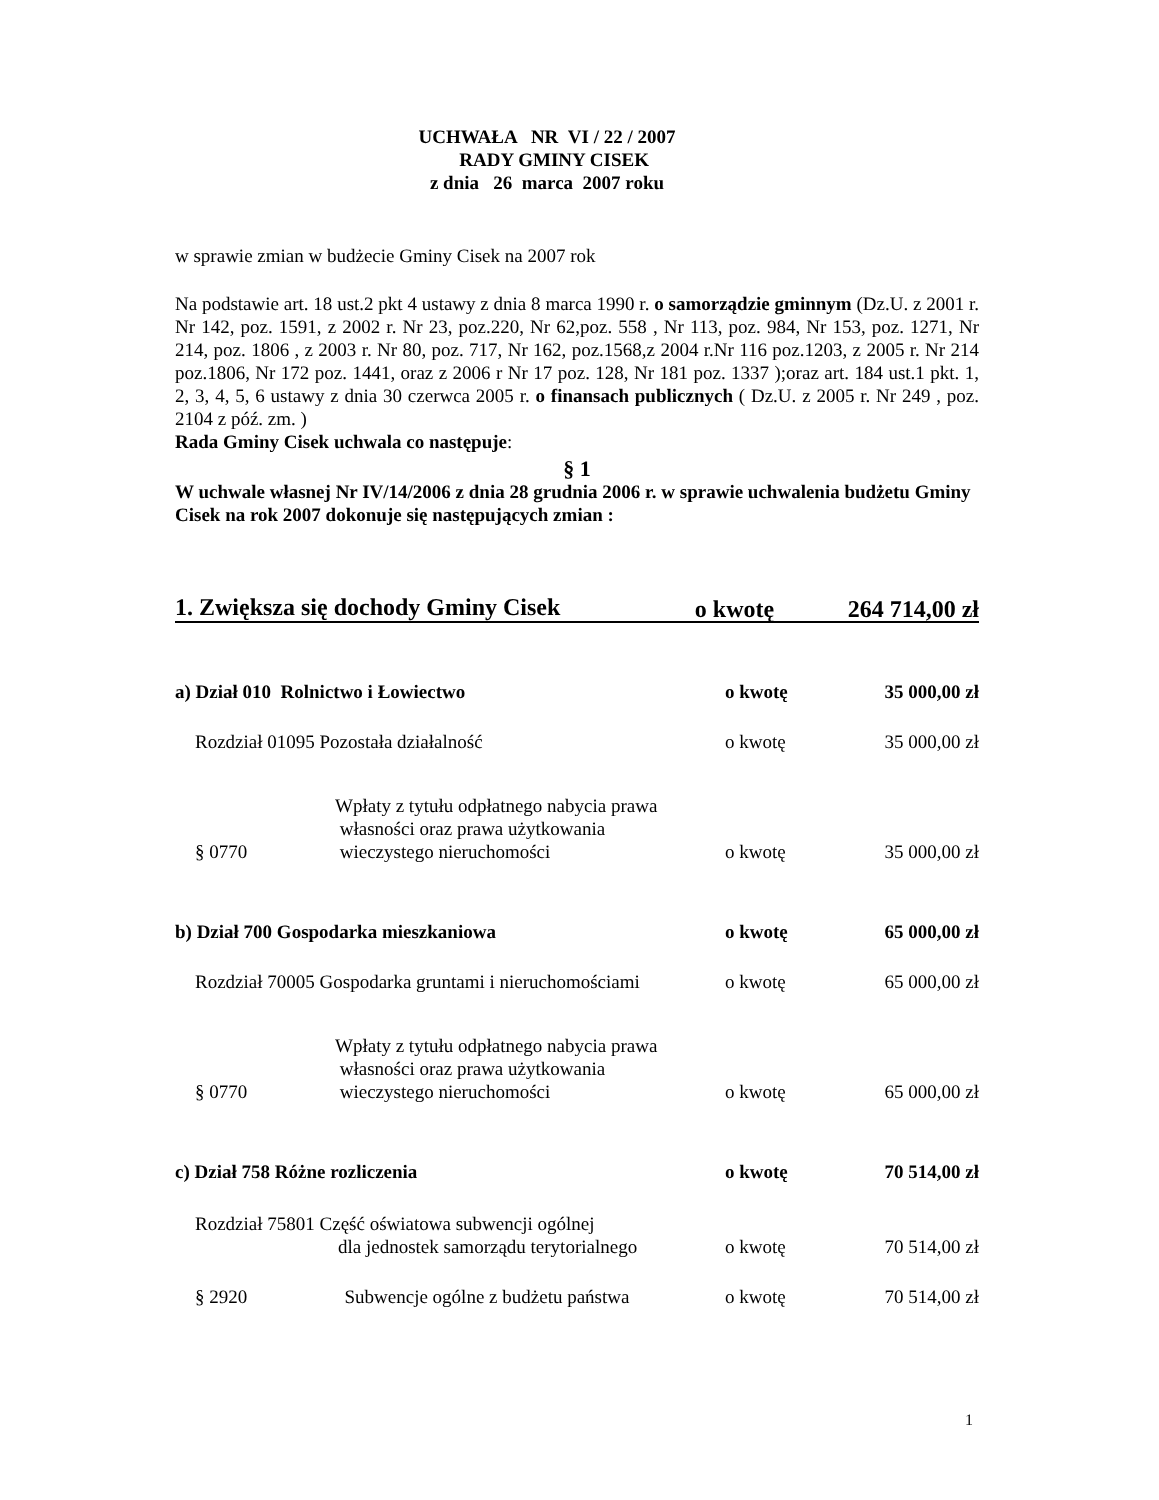UCHWAŁA NR VI / 22 / 2007
RADY GMINY CISEK
z dnia 26 marca 2007 roku
w sprawie zmian w budżecie Gminy Cisek na 2007 rok
Na podstawie art. 18 ust.2 pkt 4 ustawy z dnia 8 marca 1990 r. o samorządzie gminnym (Dz.U. z 2001 r. Nr 142, poz. 1591, z 2002 r. Nr 23, poz.220, Nr 62,poz. 558 , Nr 113, poz. 984, Nr 153, poz. 1271, Nr 214, poz. 1806 , z 2003 r. Nr 80, poz. 717, Nr 162, poz.1568,z 2004 r.Nr 116 poz.1203, z 2005 r. Nr 214 poz.1806, Nr 172 poz. 1441, oraz z 2006 r Nr 17 poz. 128, Nr 181 poz. 1337 );oraz art. 184 ust.1 pkt. 1, 2, 3, 4, 5, 6 ustawy z dnia 30 czerwca 2005 r. o finansach publicznych ( Dz.U. z 2005 r. Nr 249 , poz. 2104 z póź. zm. )
Rada Gminy Cisek uchwala co następuje:
§ 1
W uchwale własnej Nr IV/14/2006 z dnia 28 grudnia 2006 r. w sprawie uchwalenia budżetu Gminy Cisek na rok 2007 dokonuje się następujących zmian :
| 1. Zwiększa się dochody Gminy Cisek | o kwotę | 264 714,00 zł |
| a) Dział 010 Rolnictwo i Łowiectwo | | | o kwotę | 35 000,00 zł |
| | Rozdział 01095 Pozostała działalność | | o kwotę | 35 000,00 zł |
| | § 0770 | Wpłaty z tytułu odpłatnego nabycia prawa własności oraz prawa użytkowania wieczystego nieruchomości | o kwotę | 35 000,00 zł |
| b) Dział 700 Gospodarka mieszkaniowa | | | o kwotę | 65 000,00 zł |
| | Rozdział 70005 Gospodarka gruntami i nieruchomościami | | o kwotę | 65 000,00 zł |
| | § 0770 | Wpłaty z tytułu odpłatnego nabycia prawa własności oraz prawa użytkowania wieczystego nieruchomości | o kwotę | 65 000,00 zł |
| c) Dział 758 Różne rozliczenia | | | o kwotę | 70 514,00 zł |
| | Rozdział 75801 Część oświatowa subwencji ogólnej dla jednostek samorządu terytorialnego | | o kwotę | 70 514,00 zł |
| | § 2920 | Subwencje ogólne z budżetu państwa | o kwotę | 70 514,00 zł |
1